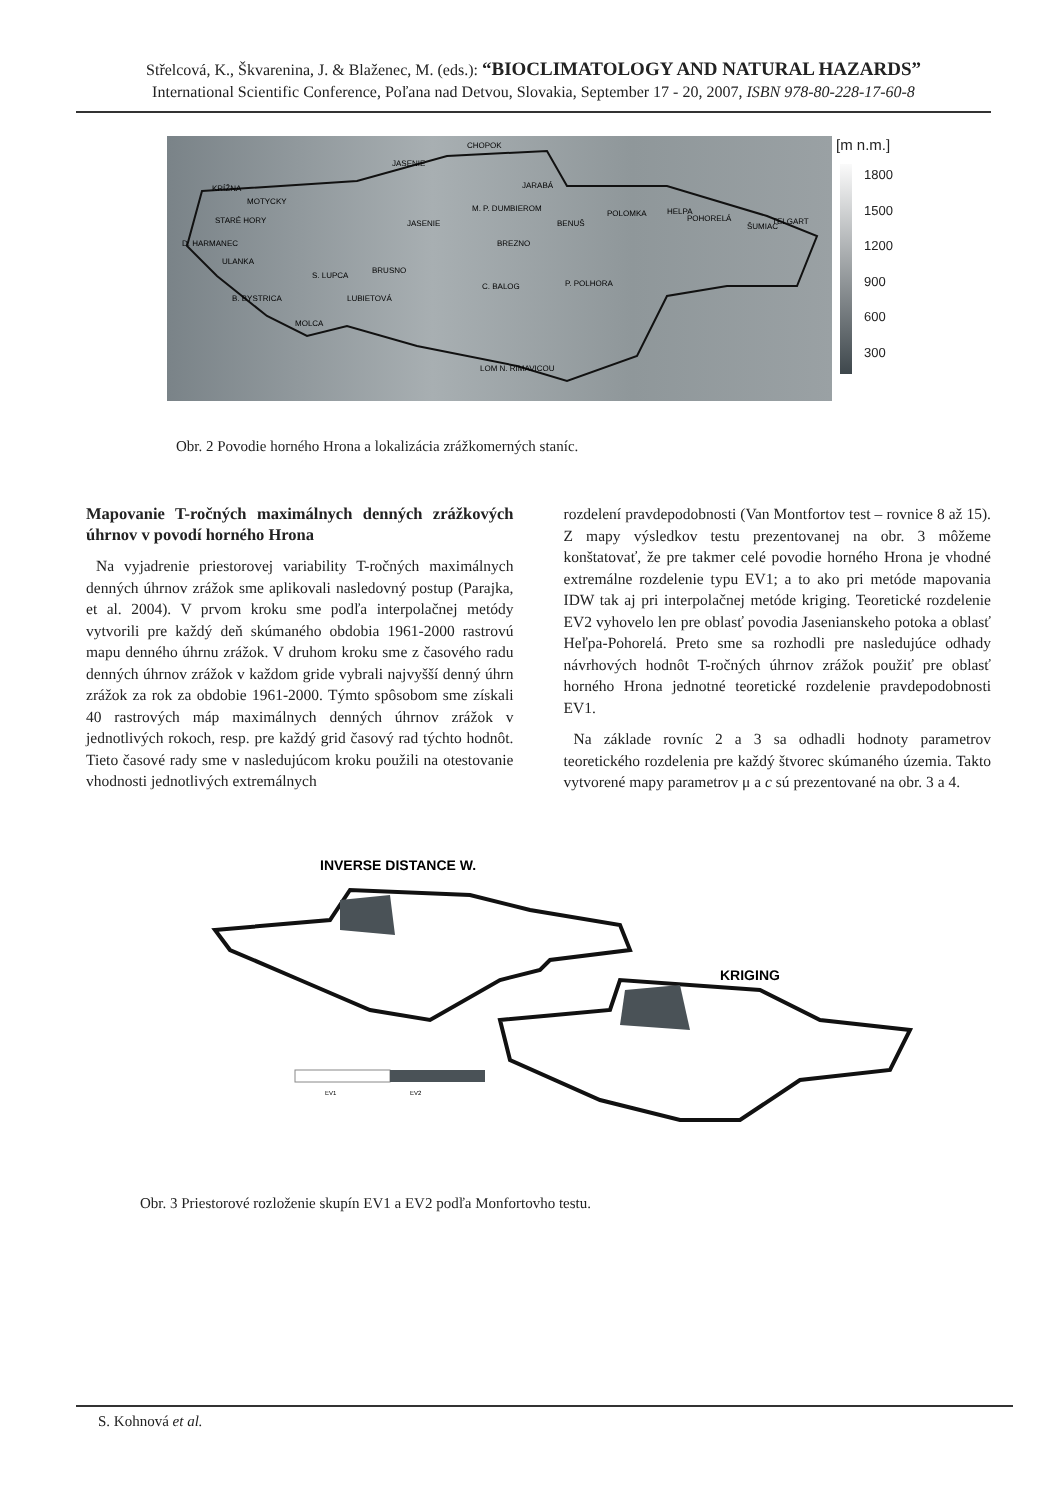Střelcová, K., Škvarenina, J. & Blaženec, M. (eds.): “BIOCLIMATOLOGY AND NATURAL HAZARDS”
International Scientific Conference, Poľana nad Detvou, Slovakia, September 17 - 20, 2007, ISBN 978-80-228-17-60-8
CHOPOK
JASENIE
KRÍŽNA
MOTYCKY
STARÉ HORY
D. HARMANEC
ULANKA
S. LUPCA
BRUSNO
B. BYSTRICA
LUBIETOVÁ
MOLCA
JARABÁ
M. P. DUMBIEROM
JASENIE
BREZNO
BENUŠ
POLOMKA
HELPA
POHORELÁ
ŠUMIAC
TELGART
C. BALOG
P. POLHORA
LOM N. RIMAVICOU
[m n.m.]
1800
1500
1200
900
600
300
Obr. 2 Povodie horného Hrona a lokalizácia zrážkomerných staníc.
Mapovanie T-ročných maximálnych denných zrážkových úhrnov v povodí horného Hrona
Na vyjadrenie priestorovej variability T-ročných maximálnych denných úhrnov zrážok sme aplikovali nasledovný postup (Parajka, et al. 2004). V prvom kroku sme podľa interpolačnej metódy vytvorili pre každý deň skúmaného obdobia 1961-2000 rastrovú mapu denného úhrnu zrážok. V druhom kroku sme z časového radu denných úhrnov zrážok v každom gride vybrali najvyšší denný úhrn zrážok za rok za obdobie 1961-2000. Týmto spôsobom sme získali 40 rastrových máp maximálnych denných úhrnov zrážok v jednotlivých rokoch, resp. pre každý grid časový rad týchto hodnôt. Tieto časové rady sme v nasledujúcom kroku použili na otestovanie vhodnosti jednotlivých extremálnych
rozdelení pravdepodobnosti (Van Montfortov test – rovnice 8 až 15). Z mapy výsledkov testu prezentovanej na obr. 3 môžeme konštatovať, že pre takmer celé povodie horného Hrona je vhodné extremálne rozdelenie typu EV1; a to ako pri metóde mapovania IDW tak aj pri interpolačnej metóde kriging. Teoretické rozdelenie EV2 vyhovelo len pre oblasť povodia Jasenianskeho potoka a oblasť Heľpa-Pohorelá. Preto sme sa rozhodli pre nasledujúce odhady návrhových hodnôt T-ročných úhrnov zrážok použiť pre oblasť horného Hrona jednotné teoretické rozdelenie pravdepodobnosti EV1.
Na základe rovníc 2 a 3 sa odhadli hodnoty parametrov teoretického rozdelenia pre každý štvorec skúmaného územia. Takto vytvorené mapy parametrov μ a c sú prezentované na obr. 3 a 4.
INVERSE DISTANCE W.
KRIGING
EV1
EV2
Obr. 3 Priestorové rozloženie skupín EV1 a EV2 podľa Monfortovho testu.
S. Kohnová et al.